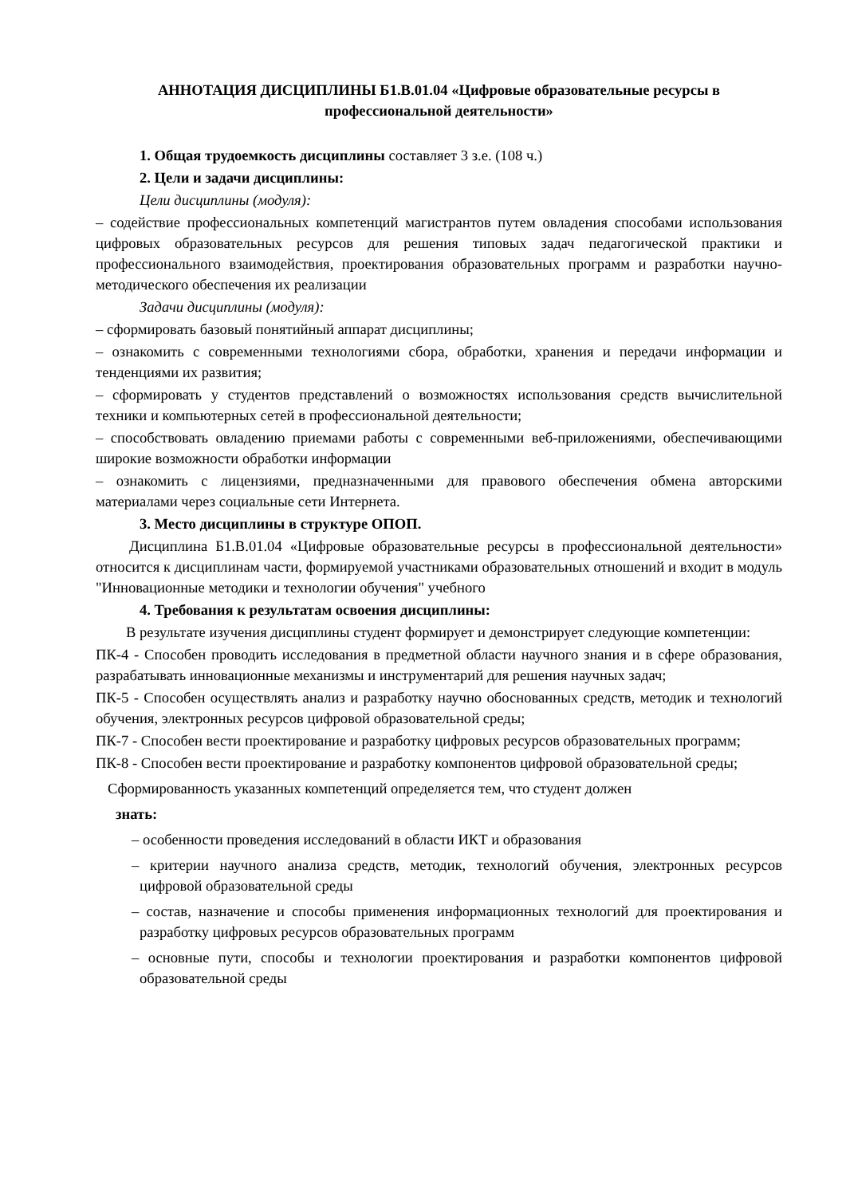АННОТАЦИЯ ДИСЦИПЛИНЫ Б1.В.01.04 «Цифровые образовательные ресурсы в профессиональной деятельности»
1. Общая трудоемкость дисциплины составляет 3 з.е. (108 ч.)
2. Цели и задачи дисциплины:
Цели дисциплины (модуля):
– содействие профессиональных компетенций магистрантов путем овладения способами использования цифровых образовательных ресурсов для решения типовых задач педагогической практики и профессионального взаимодействия, проектирования образовательных программ и разработки научно-методического обеспечения их реализации
Задачи дисциплины (модуля):
– сформировать базовый понятийный аппарат дисциплины;
– ознакомить с современными технологиями сбора, обработки, хранения и передачи информации и тенденциями их развития;
– сформировать у студентов представлений о возможностях использования средств вычислительной техники и компьютерных сетей в профессиональной деятельности;
– способствовать овладению приемами работы с современными веб-приложениями, обеспечивающими широкие возможности обработки информации
– ознакомить с лицензиями, предназначенными для правового обеспечения обмена авторскими материалами через социальные сети Интернета.
3. Место дисциплины в структуре ОПОП.
Дисциплина Б1.В.01.04 «Цифровые образовательные ресурсы в профессиональной деятельности» относится к дисциплинам части, формируемой участниками образовательных отношений и входит в модуль "Инновационные методики и технологии обучения" учебного
4. Требования к результатам освоения дисциплины:
В результате изучения дисциплины студент формирует и демонстрирует следующие компетенции:
ПК-4 - Способен проводить исследования в предметной области научного знания и в сфере образования, разрабатывать инновационные механизмы и инструментарий для решения научных задач;
ПК-5 - Способен осуществлять анализ и разработку научно обоснованных средств, методик и технологий обучения, электронных ресурсов цифровой образовательной среды;
ПК-7 - Способен вести проектирование и разработку цифровых ресурсов образовательных программ;
ПК-8 - Способен вести проектирование и разработку компонентов цифровой образовательной среды;
Сформированность указанных компетенций определяется тем, что студент должен
знать:
– особенности проведения исследований в области ИКТ и образования
– критерии научного анализа средств, методик, технологий обучения, электронных ресурсов цифровой образовательной среды
– состав, назначение и способы применения информационных технологий для проектирования и разработку цифровых ресурсов образовательных программ
– основные пути, способы и технологии проектирования и разработки компонентов цифровой образовательной среды